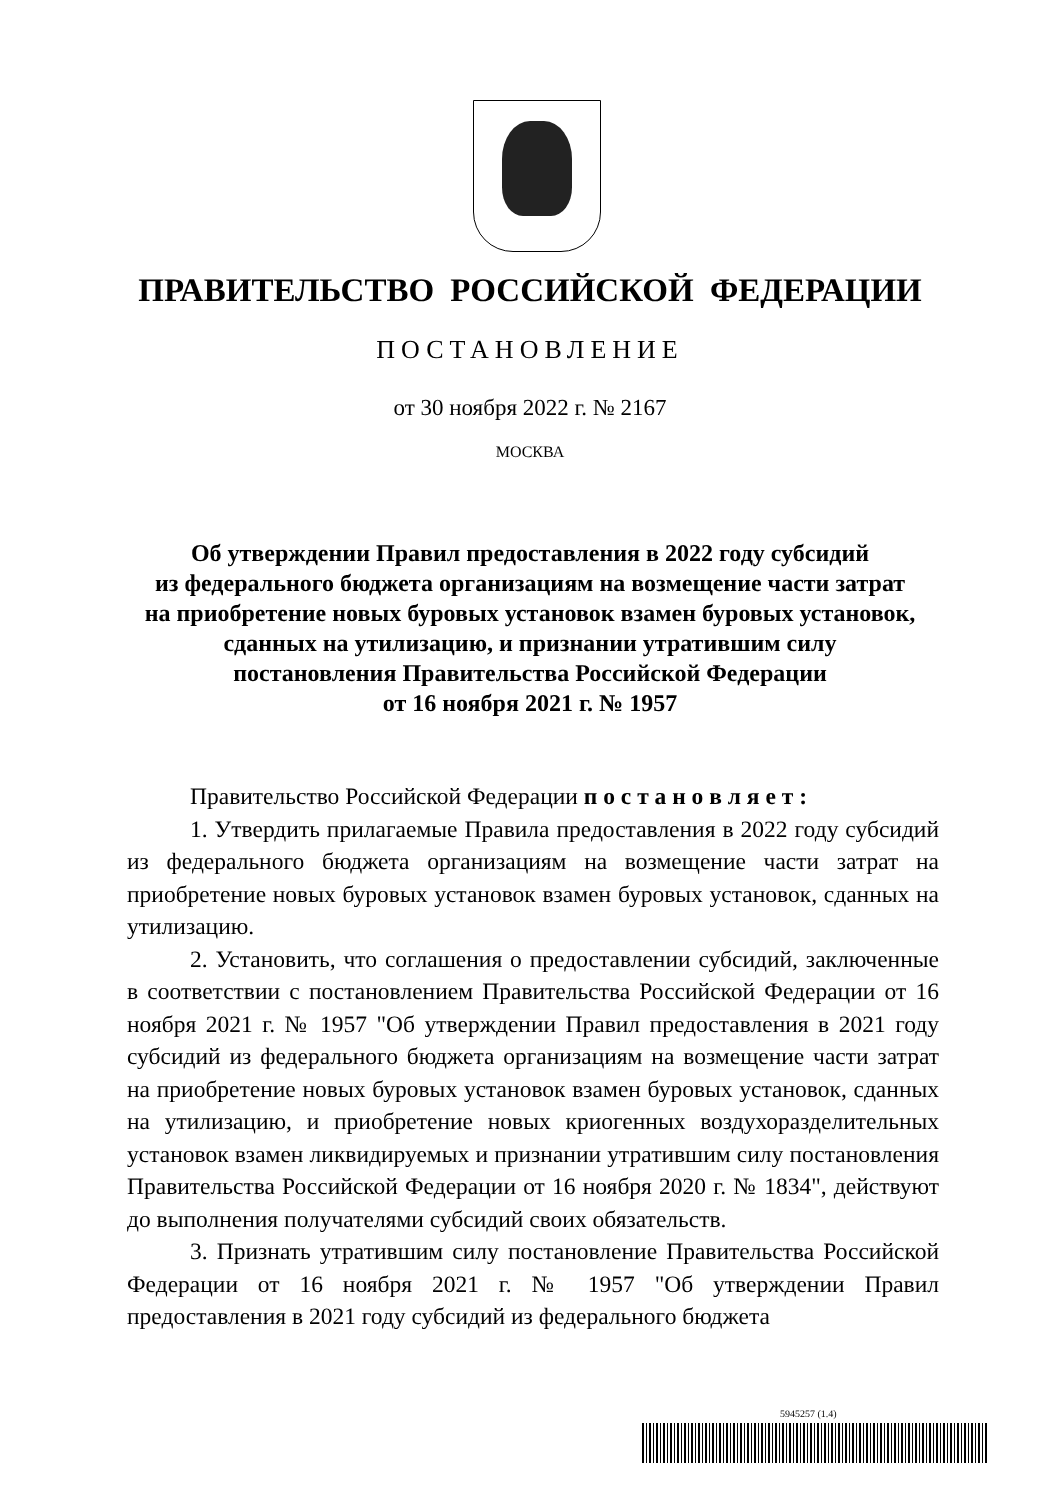ПРАВИТЕЛЬСТВО РОССИЙСКОЙ ФЕДЕРАЦИИ
ПОСТАНОВЛЕНИЕ
от 30 ноября 2022 г. № 2167
МОСКВА
Об утверждении Правил предоставления в 2022 году субсидий
из федерального бюджета организациям на возмещение части затрат
на приобретение новых буровых установок взамен буровых установок,
сданных на утилизацию, и признании утратившим силу
постановления Правительства Российской Федерации
от 16 ноября 2021 г. № 1957
Правительство Российской Федерации п о с т а н о в л я е т :
1. Утвердить прилагаемые Правила предоставления в 2022 году субсидий из федерального бюджета организациям на возмещение части затрат на приобретение новых буровых установок взамен буровых установок, сданных на утилизацию.
2. Установить, что соглашения о предоставлении субсидий, заключенные в соответствии с постановлением Правительства Российской Федерации от 16 ноября 2021 г. № 1957 "Об утверждении Правил предоставления в 2021 году субсидий из федерального бюджета организациям на возмещение части затрат на приобретение новых буровых установок взамен буровых установок, сданных на утилизацию, и приобретение новых криогенных воздухоразделительных установок взамен ликвидируемых и признании утратившим силу постановления Правительства Российской Федерации от 16 ноября 2020 г. № 1834", действуют до выполнения получателями субсидий своих обязательств.
3. Признать утратившим силу постановление Правительства Российской Федерации от 16 ноября 2021 г. № 1957 "Об утверждении Правил предоставления в 2021 году субсидий из федерального бюджета
5945257 (1.4)